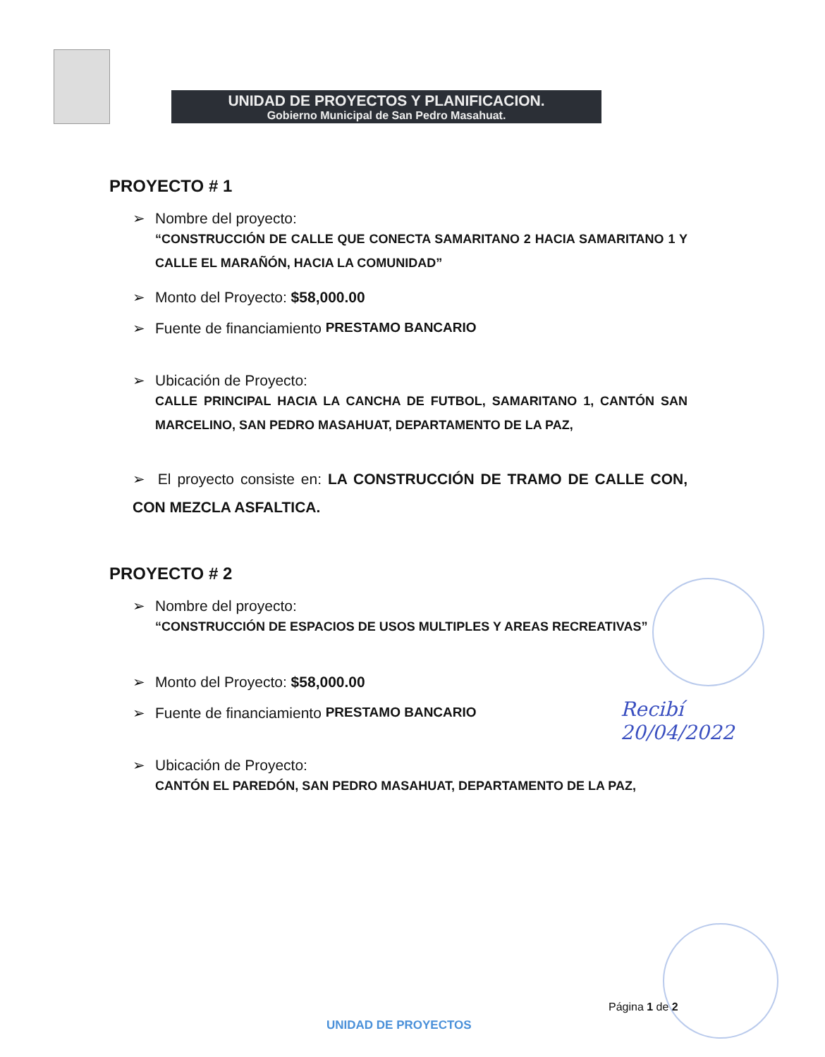UNIDAD DE PROYECTOS Y PLANIFICACION.
Gobierno Municipal de San Pedro Masahuat.
PROYECTO # 1
➢ Nombre del proyecto:
“CONSTRUCCIÓN DE CALLE QUE CONECTA SAMARITANO 2 HACIA SAMARITANO 1 Y CALLE EL MARAÑÓN, HACIA LA COMUNIDAD”
➢ Monto del Proyecto: $58,000.00
➢ Fuente de financiamiento PRESTAMO BANCARIO
➢ Ubicación de Proyecto:
CALLE PRINCIPAL HACIA LA CANCHA DE FUTBOL, SAMARITANO 1, CANTÓN SAN MARCELINO, SAN PEDRO MASAHUAT, DEPARTAMENTO DE LA PAZ,
➢ El proyecto consiste en: LA CONSTRUCCIÓN DE TRAMO DE CALLE CON, CON MEZCLA ASFALTICA.
PROYECTO # 2
➢ Nombre del proyecto:
“CONSTRUCCIÓN DE ESPACIOS DE USOS MULTIPLES Y AREAS RECREATIVAS”
➢ Monto del Proyecto: $58,000.00
➢ Fuente de financiamiento PRESTAMO BANCARIO
➢ Ubicación de Proyecto:
CANTÓN EL PAREDÓN, SAN PEDRO MASAHUAT, DEPARTAMENTO DE LA PAZ,
Recibí
20/04/2022
Página 1 de 2
UNIDAD DE PROYECTOS